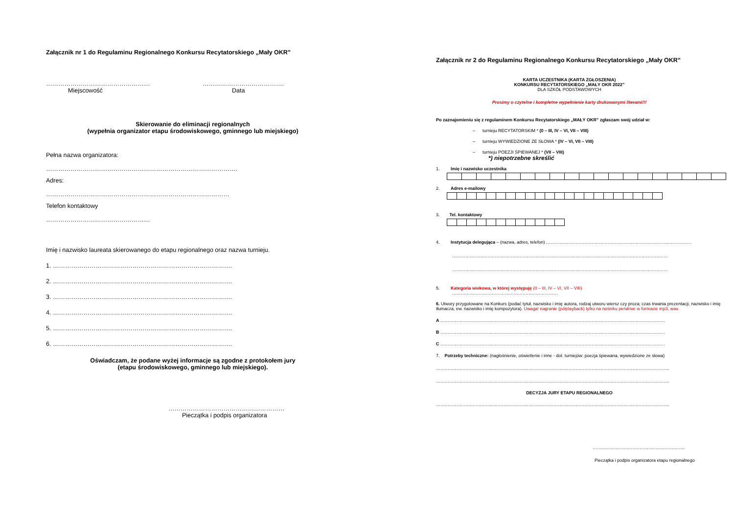Załącznik nr 1 do Regulaminu Regionalnego Konkursu Recytatorskiego „Mały OKR”
……………………………………………
Miejscowość
………………………………….
Data
Skierowanie do eliminacji regionalnych
(wypełnia organizator etapu środowiskowego, gminnego lub miejskiego)
Pełna nazwa organizatora:
………………………………………………………………………………….
Adres:
………………………………………………………………………………
Telefon kontaktowy
……………………………………………
Imię i nazwisko laureata skierowanego do etapu regionalnego oraz nazwa turnieju.
1. …………………………………………………………………………….
2. …………………………………………………………………………….
3. …………………………………………………………………………….
4. …………………………………………………………………………….
5. …………………………………………………………………………….
6. …………………………………………………………………………….
Oświadczam, że podane wyżej informacje są zgodne z protokołem jury
(etapu środowiskowego, gminnego lub miejskiego).
…………………………………………………
Pieczątka i podpis organizatora
Załącznik nr 2 do Regulaminu Regionalnego Konkursu Recytatorskiego „Mały OKR”
KARTA UCZESTNIKA (KARTA ZGŁOSZENIA)
KONKURSU RECYTATORSKIEGO „MAŁY OKR 2022”
DLA SZKÓŁ PODSTAWOWYCH
Prosimy o czytelne i kompletne wypełnienie karty drukowanymi literami!!!
Po zaznajomieniu się z regulaminem Konkursu Recytatorskiego „MAŁY OKR” zgłaszam swój udział w:
– turnieju RECYTATORSKIM * (0 – III, IV – VI, VII – VIII)
– turnieju WYWIEDZIONE ZE SŁOWA * (IV – VI, VII – VIII)
– turnieju POEZJI ŚPIEWANEJ * (VII – VIII)
*) niepotrzebne skreślić
1. Imię i nazwisko uczestnika
2. Adres e-mailowy
3. Tel. kontaktowy
4. Instytucja delegująca – (nazwa, adres, telefon) ………………………………………………………………………………………
…………………………………………………………………………………………………………………………………
…………………………………………………………………………………………………………………………………
5. Kategoria wiekowa, w której występuję (0 – III, IV – VI, VII – VIII)
………………………………………………………………
6. Utwory przygotowane na Konkurs (podać tytuł, nazwisko i imię autora, rodzaj utworu wiersz czy proza; czas trwania prezentacji, nazwisko i imię tłumacza, ew. nazwisko i imię kompozytora). Uwaga! nagranie (półplayback) tylko na nośniku pendrive w formacie mp3, wav.
A ………………………………………………………………………………………………………………………………………
B ………………………………………………………………………………………………………………………………………
C ………………………………………………………………………………………………………………………………………
7. Potrzeby techniczne: (nagłośnienie, oświetlenie i inne - dot. turniejów: poezja śpiewana, wywiedzione ze słowa)
……………………………………………………………………………………………………………………………………………
……………………………………………………………………………………………………………………………………………
DECYZJA JURY ETAPU REGIONALNEGO
……………………………………………………………………………………………………………………………………………
………………………………………………………
Pieczątka i podpis organizatora etapu regionalnego